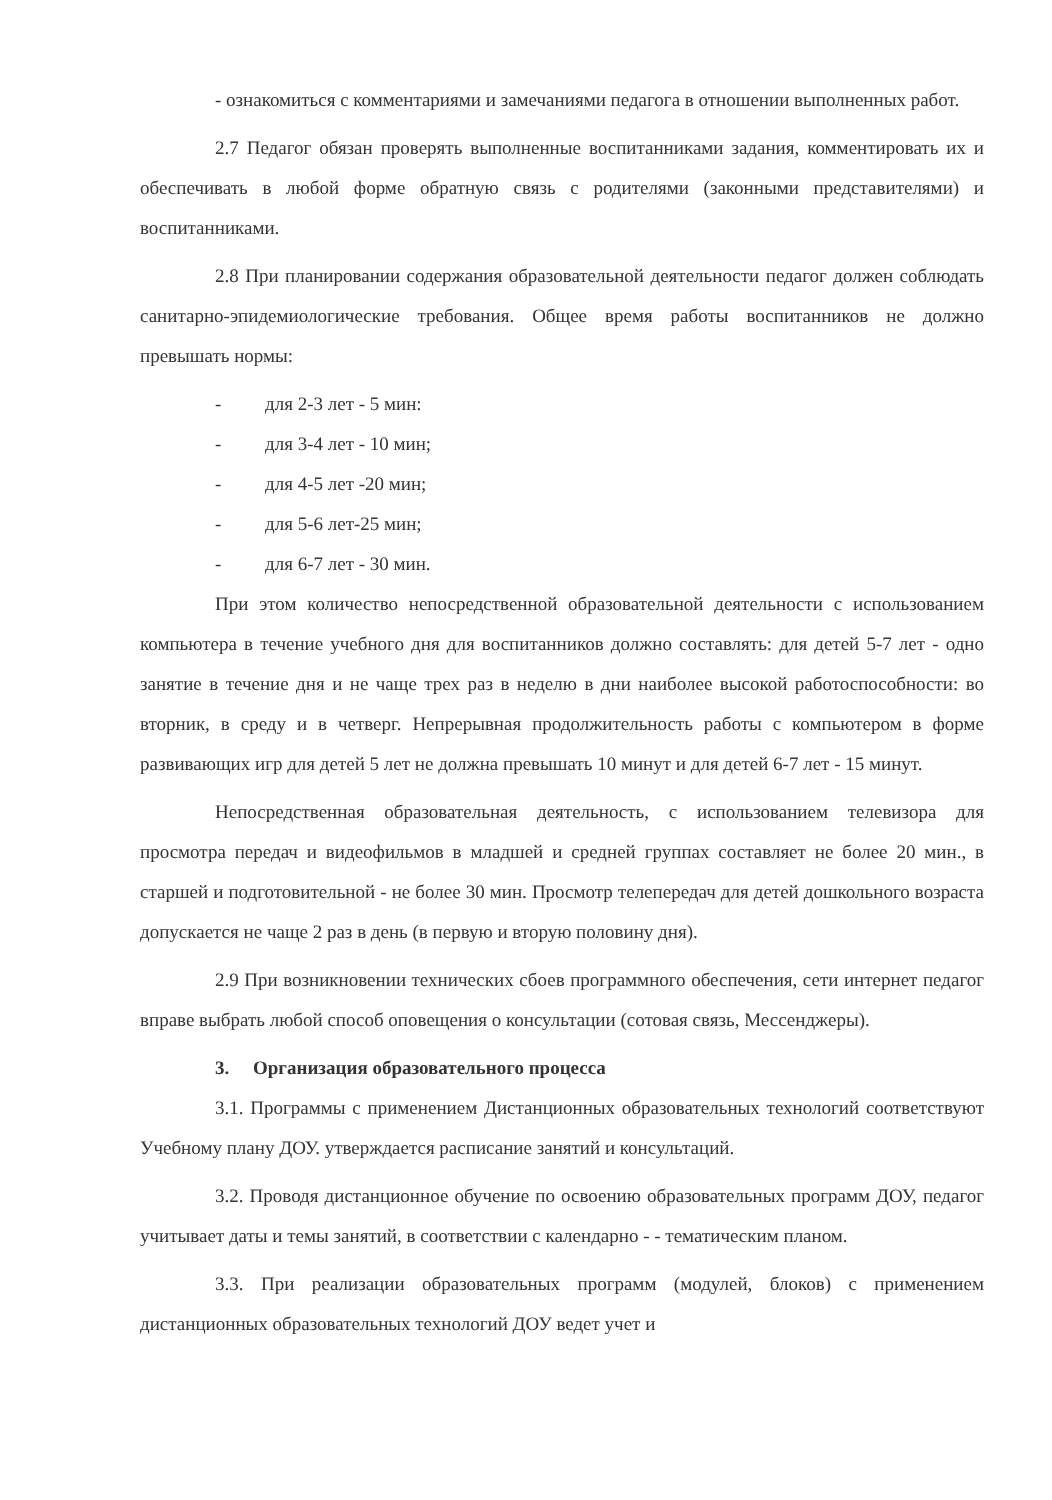- ознакомиться с комментариями и замечаниями педагога в отношении выполненных работ.
2.7 Педагог обязан проверять выполненные воспитанниками задания, комментировать их и обеспечивать в любой форме обратную связь с родителями (законными представителями) и воспитанниками.
2.8 При планировании содержания образовательной деятельности педагог должен соблюдать санитарно-эпидемиологические требования. Общее время работы воспитанников не должно превышать нормы:
- для 2-3 лет - 5 мин:
- для 3-4 лет - 10 мин;
- для 4-5 лет -20 мин;
- для 5-6 лет-25 мин;
- для 6-7 лет - 30 мин.
При этом количество непосредственной образовательной деятельности с использованием компьютера в течение учебного дня для воспитанников должно составлять: для детей 5-7 лет - одно занятие в течение дня и не чаще трех раз в неделю в дни наиболее высокой работоспособности: во вторник, в среду и в четверг. Непрерывная продолжительность работы с компьютером в форме развивающих игр для детей 5 лет не должна превышать 10 минут и для детей 6-7 лет - 15 минут.
Непосредственная образовательная деятельность, с использованием телевизора для просмотра передач и видеофильмов в младшей и средней группах составляет не более 20 мин., в старшей и подготовительной - не более 30 мин. Просмотр телепередач для детей дошкольного возраста допускается не чаще 2 раз в день (в первую и вторую половину дня).
2.9 При возникновении технических сбоев программного обеспечения, сети интернет педагог вправе выбрать любой способ оповещения о консультации (сотовая связь, Мессенджеры).
3. Организация образовательного процесса
3.1. Программы с применением Дистанционных образовательных технологий соответствуют Учебному плану ДОУ. утверждается расписание занятий и консультаций.
3.2. Проводя дистанционное обучение по освоению образовательных программ ДОУ, педагог учитывает даты и темы занятий, в соответствии с календарно - - тематическим планом.
3.3. При реализации образовательных программ (модулей, блоков) с применением дистанционных образовательных технологий ДОУ ведет учет и